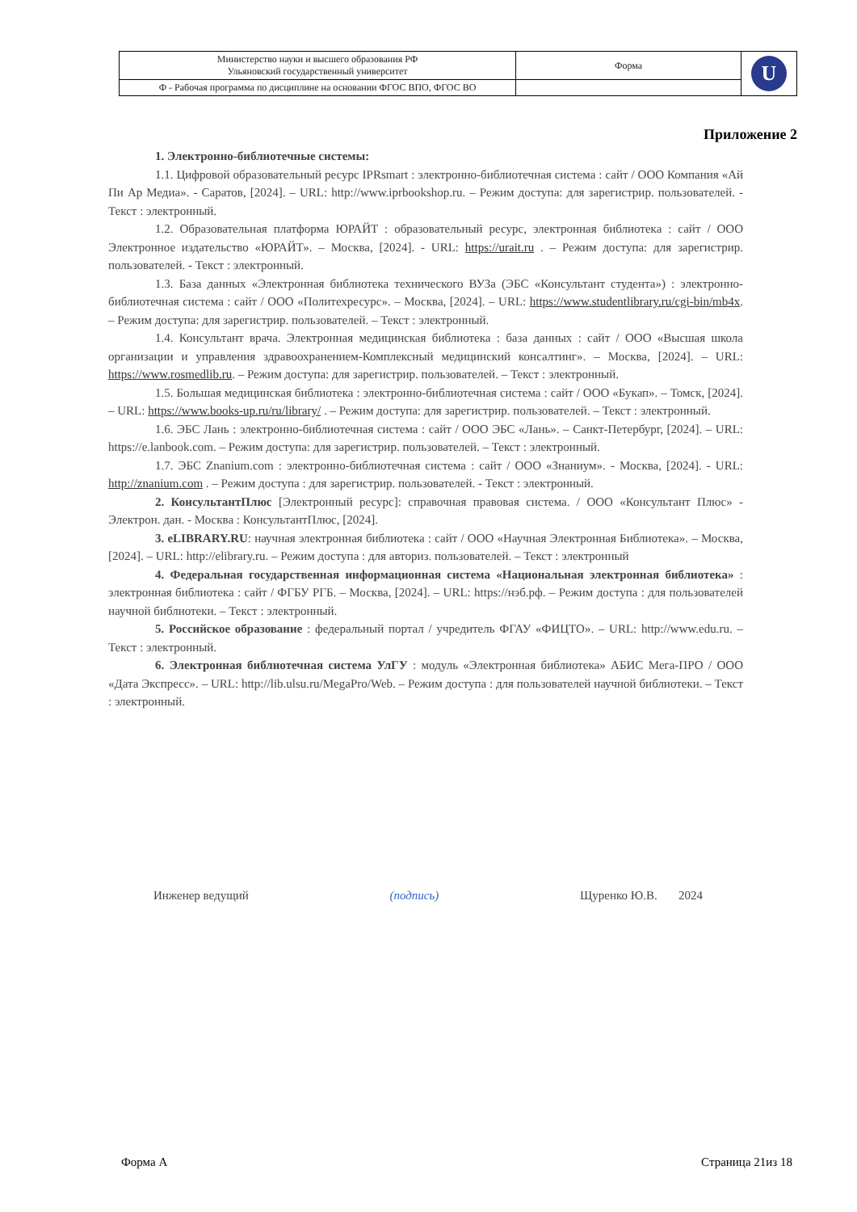| Министерство науки и высшего образования РФ Ульяновский государственный университет | Форма | U |
| Ф - Рабочая программа по дисциплине на основании ФГОС ВПО, ФГОС ВО | | |
Приложение 2
1. Электронно-библиотечные системы:
1.1. Цифровой образовательный ресурс IPRsmart : электронно-библиотечная система : сайт / ООО Компания «Ай Пи Ар Медиа». - Саратов, [2024]. – URL: http://www.iprbookshop.ru. – Режим доступа: для зарегистрир. пользователей. - Текст : электронный.
1.2. Образовательная платформа ЮРАЙТ : образовательный ресурс, электронная библиотека : сайт / ООО Электронное издательство «ЮРАЙТ». – Москва, [2024]. - URL: https://urait.ru . – Режим доступа: для зарегистрир. пользователей. - Текст : электронный.
1.3. База данных «Электронная библиотека технического ВУЗа (ЭБС «Консультант студента») : электронно-библиотечная система : сайт / ООО «Политехресурс». – Москва, [2024]. – URL: https://www.studentlibrary.ru/cgi-bin/mb4x. – Режим доступа: для зарегистрир. пользователей. – Текст : электронный.
1.4. Консультант врача. Электронная медицинская библиотека : база данных : сайт / ООО «Высшая школа организации и управления здравоохранением-Комплексный медицинский консалтинг». – Москва, [2024]. – URL: https://www.rosmedlib.ru. – Режим доступа: для зарегистрир. пользователей. – Текст : электронный.
1.5. Большая медицинская библиотека : электронно-библиотечная система : сайт / ООО «Букап». – Томск, [2024]. – URL: https://www.books-up.ru/ru/library/ . – Режим доступа: для зарегистрир. пользователей. – Текст : электронный.
1.6. ЭБС Лань : электронно-библиотечная система : сайт / ООО ЭБС «Лань». – Санкт-Петербург, [2024]. – URL: https://e.lanbook.com. – Режим доступа: для зарегистрир. пользователей. – Текст : электронный.
1.7. ЭБС Znanium.com : электронно-библиотечная система : сайт / ООО «Знаниум». - Москва, [2024]. - URL: http://znanium.com . – Режим доступа : для зарегистрир. пользователей. - Текст : электронный.
2. КонсультантПлюс [Электронный ресурс]: справочная правовая система. / ООО «Консультант Плюс» - Электрон. дан. - Москва : КонсультантПлюс, [2024].
3. eLIBRARY.RU: научная электронная библиотека : сайт / ООО «Научная Электронная Библиотека». – Москва, [2024]. – URL: http://elibrary.ru. – Режим доступа : для авториз. пользователей. – Текст : электронный
4. Федеральная государственная информационная система «Национальная электронная библиотека» : электронная библиотека : сайт / ФГБУ РГБ. – Москва, [2024]. – URL: https://нэб.рф. – Режим доступа : для пользователей научной библиотеки. – Текст : электронный.
5. Российское образование : федеральный портал / учредитель ФГАУ «ФИЦТО». – URL: http://www.edu.ru. – Текст : электронный.
6. Электронная библиотечная система УлГУ : модуль «Электронная библиотека» АБИС Мега-ПРО / ООО «Дата Экспресс». – URL: http://lib.ulsu.ru/MegaPro/Web. – Режим доступа : для пользователей научной библиотеки. – Текст : электронный.
Инженер ведущий (подпись) Щуренко Ю.В. 2024
Форма А Страница 21из 18